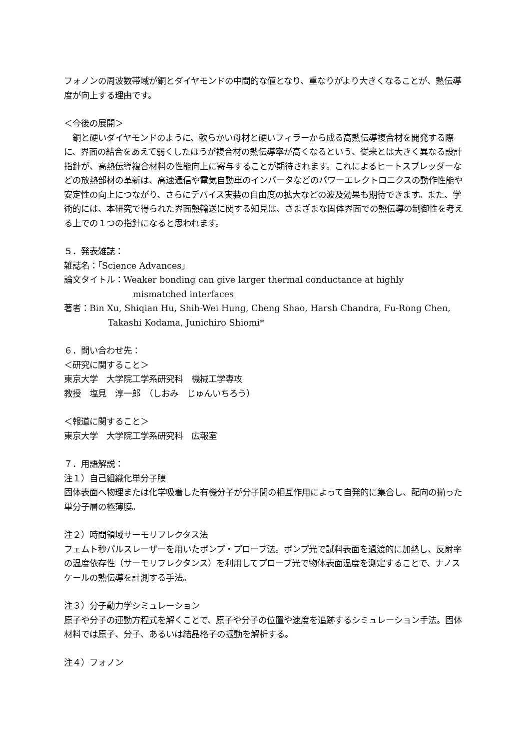フォノンの周波数帯域が銅とダイヤモンドの中間的な値となり、重なりがより大きくなることが、熱伝導度が向上する理由です。
＜今後の展開＞
　銅と硬いダイヤモンドのように、軟らかい母材と硬いフィラーから成る高熱伝導複合材を開発する際に、界面の結合をあえて弱くしたほうが複合材の熱伝導率が高くなるという、従来とは大きく異なる設計指針が、高熱伝導複合材料の性能向上に寄与することが期待されます。これによるヒートスプレッダーなどの放熱部材の革新は、高速通信や電気自動車のインバータなどのパワーエレクトロニクスの動作性能や安定性の向上につながり、さらにデバイス実装の自由度の拡大などの波及効果も期待できます。また、学術的には、本研究で得られた界面熱輸送に関する知見は、さまざまな固体界面での熱伝導の制御性を考える上での１つの指針になると思われます。
５．発表雑誌：
雑誌名：「Science Advances」
論文タイトル：Weaker bonding can give larger thermal conductance at highly
mismatched interfaces
著者：Bin Xu, Shiqian Hu, Shih-Wei Hung, Cheng Shao, Harsh Chandra, Fu-Rong Chen,
Takashi Kodama, Junichiro Shiomi*
６．問い合わせ先：
＜研究に関すること＞
東京大学　大学院工学系研究科　機械工学専攻
教授　塩見　淳一郎　（しおみ　じゅんいちろう）
＜報道に関すること＞
東京大学　大学院工学系研究科　広報室
７．用語解説：
注１）自己組織化単分子膜
固体表面へ物理または化学吸着した有機分子が分子間の相互作用によって自発的に集合し、配向の揃った単分子層の極薄膜。
注２）時間領域サーモリフレクタス法
フェムト秒パルスレーザーを用いたポンプ・プローブ法。ポンプ光で試料表面を過渡的に加熱し、反射率の温度依存性（サーモリフレクタンス）を利用してプローブ光で物体表面温度を測定することで、ナノスケールの熱伝導を計測する手法。
注３）分子動力学シミュレーション
原子や分子の運動方程式を解くことで、原子や分子の位置や速度を追跡するシミュレーション手法。固体材料では原子、分子、あるいは結晶格子の振動を解析する。
注４）フォノン